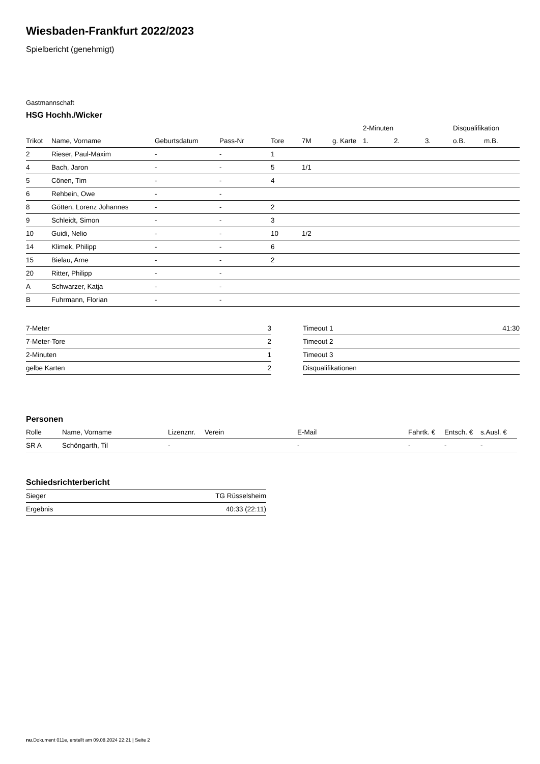Wiesbaden-Frankfurt 2022/2023
Spielbericht (genehmigt)
Gastmannschaft
HSG Hochh./Wicker
| | | | | | | | 2-Minuten | | | Disqualifikation | |
| --- | --- | --- | --- | --- | --- | --- | --- | --- | --- | --- | --- |
| Trikot | Name, Vorname | Geburtsdatum | Pass-Nr | Tore | 7M | g. Karte | 1. | 2. | 3. | o.B. | m.B. |
| 2 | Rieser, Paul-Maxim | - | - | 1 | | | | | | | |
| 4 | Bach, Jaron | - | - | 5 | 1/1 | | | | | | |
| 5 | Cönen, Tim | - | - | 4 | | | | | | | |
| 6 | Rehbein, Owe | - | - | | | | | | | | |
| 8 | Götten, Lorenz Johannes | - | - | 2 | | | | | | | |
| 9 | Schleidt, Simon | - | - | 3 | | | | | | | |
| 10 | Guidi, Nelio | - | - | 10 | 1/2 | | | | | | |
| 14 | Klimek, Philipp | - | - | 6 | | | | | | | |
| 15 | Bielau, Arne | - | - | 2 | | | | | | | |
| 20 | Ritter, Philipp | - | - | | | | | | | | |
| A | Schwarzer, Katja | - | - | | | | | | | | |
| B | Fuhrmann, Florian | - | - | | | | | | | | |
| 7-Meter | 3 |
| 7-Meter-Tore | 2 |
| 2-Minuten | 1 |
| gelbe Karten | 2 |
| Timeout 1 | 41:30 |
| Timeout 2 | |
| Timeout 3 | |
| Disqualifikationen | |
Personen
| Rolle | Name, Vorname | Lizenznr. | Verein | E-Mail | Fahrtk. € | Entsch. € | s.Ausl. € |
| --- | --- | --- | --- | --- | --- | --- | --- |
| SR A | Schöngarth, Til | - | | - | - | - | - |
Schiedsrichterbericht
| Sieger | TG Rüsselsheim |
| Ergebnis | 40:33 (22:11) |
nu.Dokument 011e, erstellt am 09.08.2024 22:21 | Seite 2